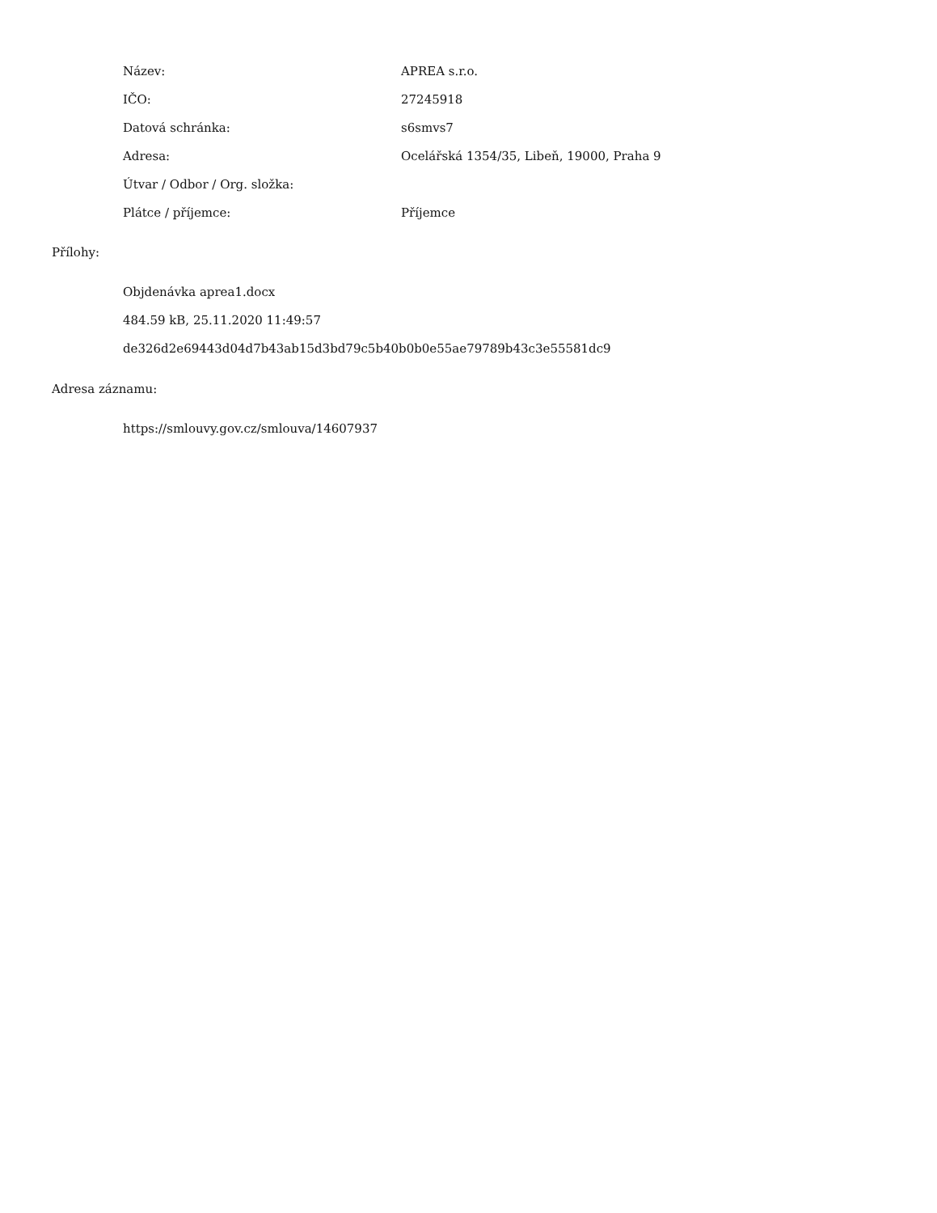| Název: | APREA s.r.o. |
| IČO: | 27245918 |
| Datová schránka: | s6smvs7 |
| Adresa: | Ocelářská 1354/35, Libeň, 19000, Praha 9 |
| Útvar / Odbor / Org. složka: | |
| Plátce / příjemce: | Příjemce |
Přílohy:
Objdenávka aprea1.docx
484.59 kB, 25.11.2020 11:49:57
de326d2e69443d04d7b43ab15d3bd79c5b40b0b0e55ae79789b43c3e55581dc9
Adresa záznamu:
https://smlouvy.gov.cz/smlouva/14607937